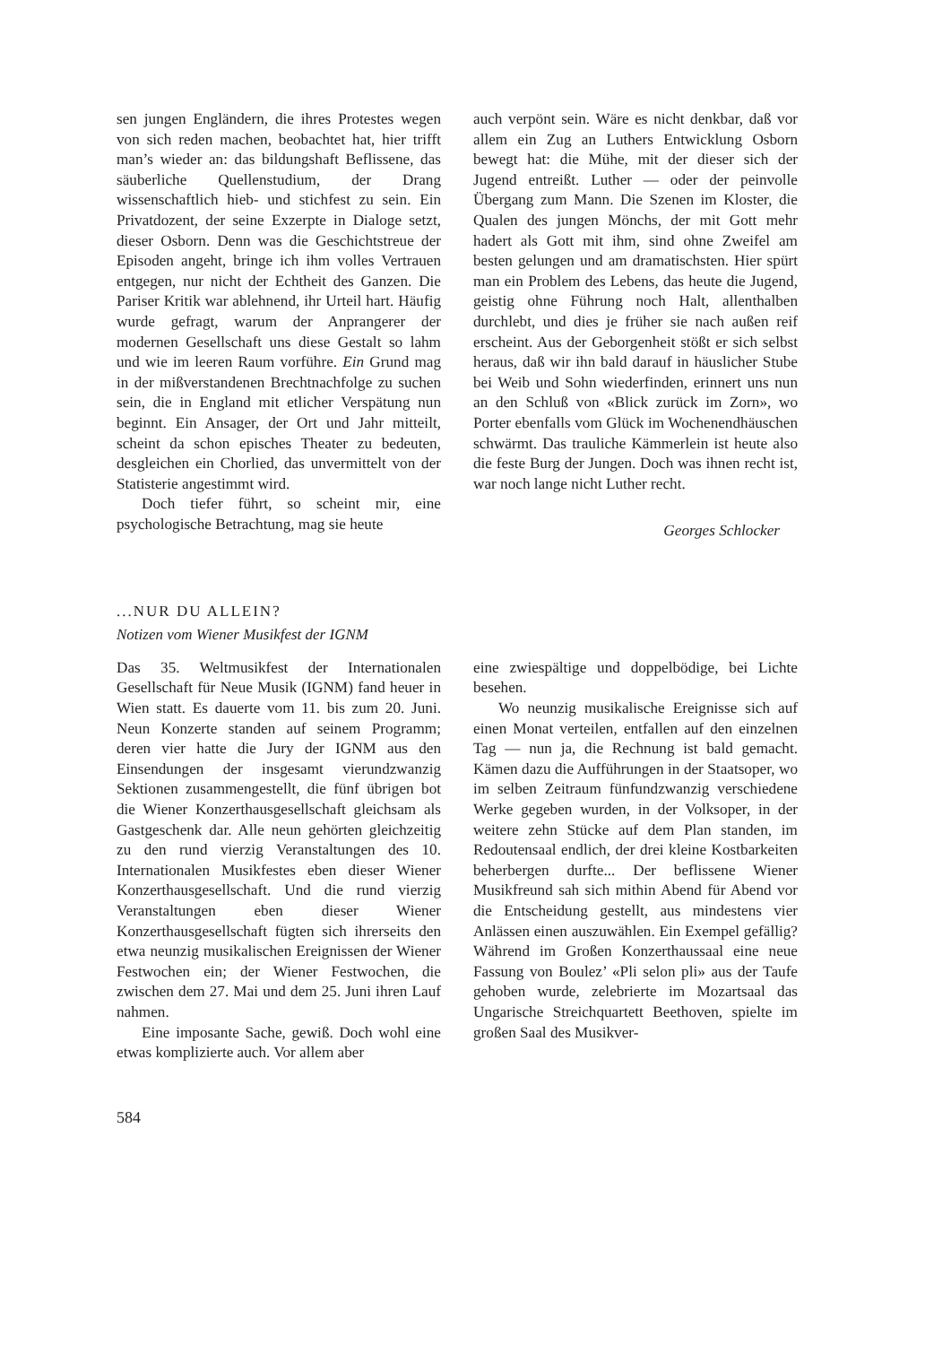sen jungen Engländern, die ihres Protestes wegen von sich reden machen, beobachtet hat, hier trifft man’s wieder an: das bildungshaft Beflissene, das säuberliche Quellenstudium, der Drang wissenschaftlich hieb- und stichfest zu sein. Ein Privatdozent, der seine Exzerpte in Dialoge setzt, dieser Osborn. Denn was die Geschichtstreue der Episoden angeht, bringe ich ihm volles Vertrauen entgegen, nur nicht der Echtheit des Ganzen. Die Pariser Kritik war ablehnend, ihr Urteil hart. Häufig wurde gefragt, warum der Anprangerer der modernen Gesellschaft uns diese Gestalt so lahm und wie im leeren Raum vorführe. Ein Grund mag in der mißverstandenen Brechtnachfolge zu suchen sein, die in England mit etlicher Verspätung nun beginnt. Ein Ansager, der Ort und Jahr mitteilt, scheint da schon episches Theater zu bedeuten, desgleichen ein Chorlied, das unvermittelt von der Statisterie angestimmt wird.
Doch tiefer führt, so scheint mir, eine psychologische Betrachtung, mag sie heute
auch verpönt sein. Wäre es nicht denkbar, daß vor allem ein Zug an Luthers Entwicklung Osborn bewegt hat: die Mühe, mit der dieser sich der Jugend entreißt. Luther — oder der peinvolle Übergang zum Mann. Die Szenen im Kloster, die Qualen des jungen Mönchs, der mit Gott mehr hadert als Gott mit ihm, sind ohne Zweifel am besten gelungen und am dramatischsten. Hier spürt man ein Problem des Lebens, das heute die Jugend, geistig ohne Führung noch Halt, allenthalben durchlebt, und dies je früher sie nach außen reif erscheint. Aus der Geborgenheit stößt er sich selbst heraus, daß wir ihn bald darauf in häuslicher Stube bei Weib und Sohn wiederfinden, erinnert uns nun an den Schluß von «Blick zurück im Zorn», wo Porter ebenfalls vom Glück im Wochenendhäuschen schwärmt. Das trauliche Kämmerlein ist heute also die feste Burg der Jungen. Doch was ihnen recht ist, war noch lange nicht Luther recht.
Georges Schlocker
...NUR DU ALLEIN?
Notizen vom Wiener Musikfest der IGNM
Das 35. Weltmusikfest der Internationalen Gesellschaft für Neue Musik (IGNM) fand heuer in Wien statt. Es dauerte vom 11. bis zum 20. Juni. Neun Konzerte standen auf seinem Programm; deren vier hatte die Jury der IGNM aus den Einsendungen der insgesamt vierundzwanzig Sektionen zusammengestellt, die fünf übrigen bot die Wiener Konzerthausgesellschaft gleichsam als Gastgeschenk dar. Alle neun gehörten gleichzeitig zu den rund vierzig Veranstaltungen des 10. Internationalen Musikfestes eben dieser Wiener Konzerthausgesellschaft. Und die rund vierzig Veranstaltungen eben dieser Wiener Konzerthausgesellschaft fügten sich ihrerseits den etwa neunzig musikalischen Ereignissen der Wiener Festwochen ein; der Wiener Festwochen, die zwischen dem 27. Mai und dem 25. Juni ihren Lauf nahmen.
Eine imposante Sache, gewiß. Doch wohl eine etwas komplizierte auch. Vor allem aber
eine zwiespältige und doppelbödige, bei Lichte besehen.
Wo neunzig musikalische Ereignisse sich auf einen Monat verteilen, entfallen auf den einzelnen Tag — nun ja, die Rechnung ist bald gemacht. Kämen dazu die Aufführungen in der Staatsoper, wo im selben Zeitraum fünfundzwanzig verschiedene Werke gegeben wurden, in der Volksoper, in der weitere zehn Stücke auf dem Plan standen, im Redoutensaal endlich, der drei kleine Kostbarkeiten beherbergen durfte... Der beflissene Wiener Musikfreund sah sich mithin Abend für Abend vor die Entscheidung gestellt, aus mindestens vier Anlässen einen auszuwählen. Ein Exempel gefällig? Während im Großen Konzerthaussaal eine neue Fassung von Boulez’ «Pli selon pli» aus der Taufe gehoben wurde, zelebrierte im Mozartsaal das Ungarische Streichquartett Beethoven, spielte im großen Saal des Musikver-
584